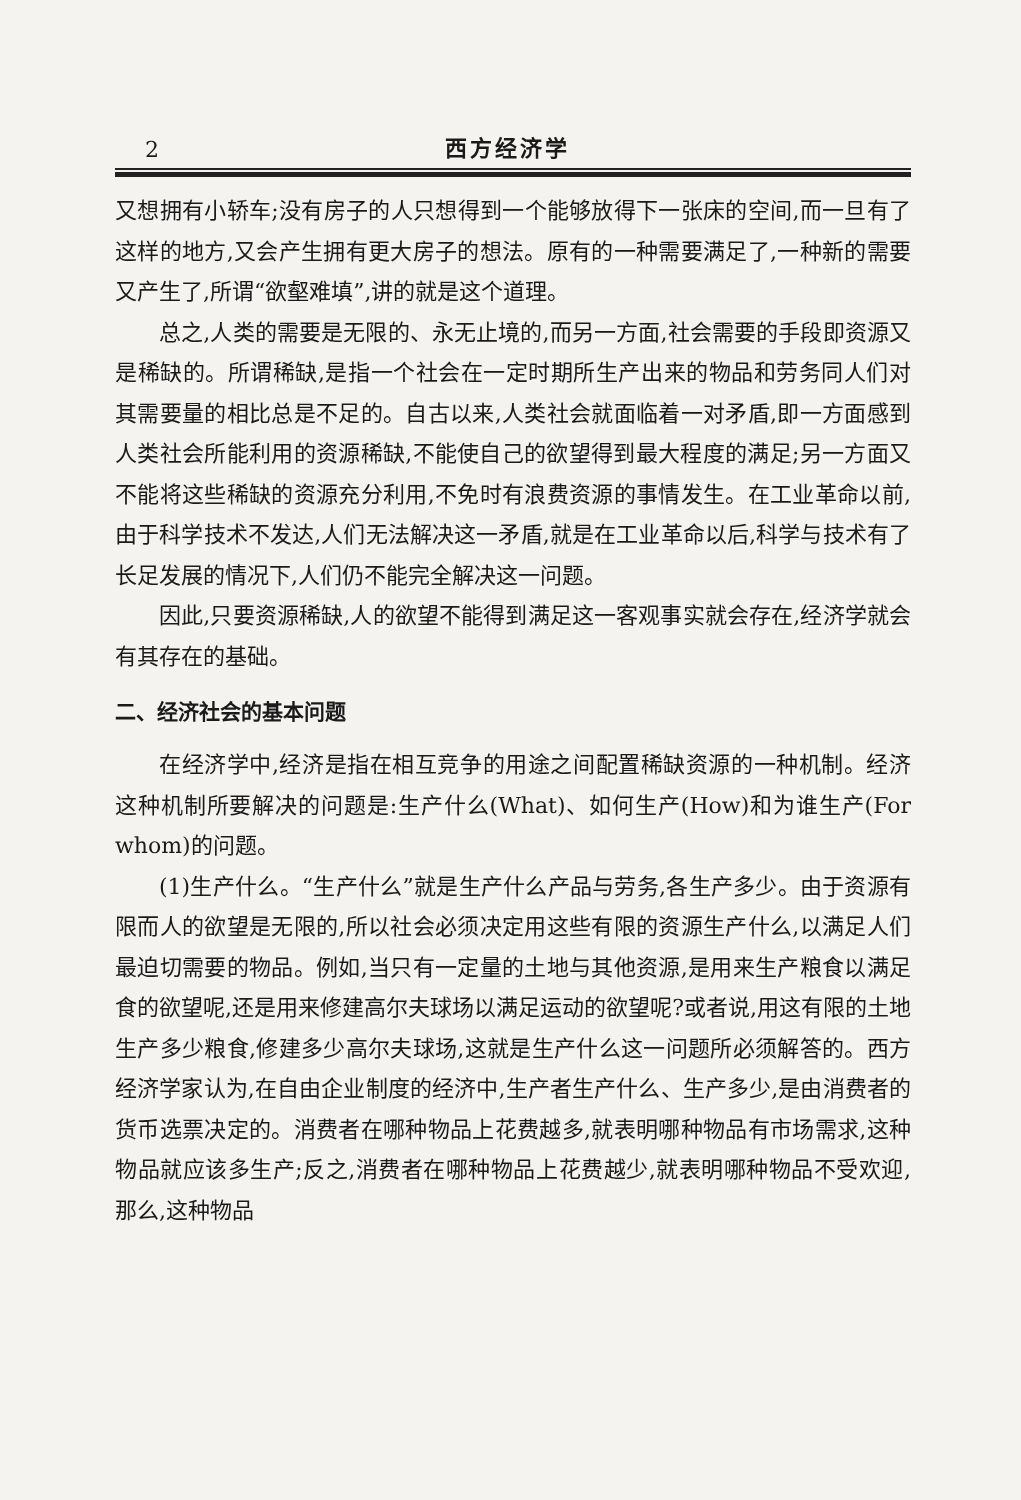2 西方经济学
又想拥有小轿车;没有房子的人只想得到一个能够放得下一张床的空间,而一旦有了这样的地方,又会产生拥有更大房子的想法。原有的一种需要满足了,一种新的需要又产生了,所谓“欲壑难填”,讲的就是这个道理。
总之,人类的需要是无限的、永无止境的,而另一方面,社会需要的手段即资源又是稀缺的。所谓稀缺,是指一个社会在一定时期所生产出来的物品和劳务同人们对其需要量的相比总是不足的。自古以来,人类社会就面临着一对矛盾,即一方面感到人类社会所能利用的资源稀缺,不能使自己的欲望得到最大程度的满足;另一方面又不能将这些稀缺的资源充分利用,不免时有浪费资源的事情发生。在工业革命以前,由于科学技术不发达,人们无法解决这一矛盾,就是在工业革命以后,科学与技术有了长足发展的情况下,人们仍不能完全解决这一问题。
因此,只要资源稀缺,人的欲望不能得到满足这一客观事实就会存在,经济学就会有其存在的基础。
二、经济社会的基本问题
在经济学中,经济是指在相互竞争的用途之间配置稀缺资源的一种机制。经济这种机制所要解决的问题是:生产什么(What)、如何生产(How)和为谁生产(For whom)的问题。
(1)生产什么。“生产什么”就是生产什么产品与劳务,各生产多少。由于资源有限而人的欲望是无限的,所以社会必须决定用这些有限的资源生产什么,以满足人们最迫切需要的物品。例如,当只有一定量的土地与其他资源,是用来生产粮食以满足食的欲望呢,还是用来修建高尔夫球场以满足运动的欲望呢?或者说,用这有限的土地生产多少粮食,修建多少高尔夫球场,这就是生产什么这一问题所必须解答的。西方经济学家认为,在自由企业制度的经济中,生产者生产什么、生产多少,是由消费者的货币选票决定的。消费者在哪种物品上花费越多,就表明哪种物品有市场需求,这种物品就应该多生产;反之,消费者在哪种物品上花费越少,就表明哪种物品不受欢迎,那么,这种物品